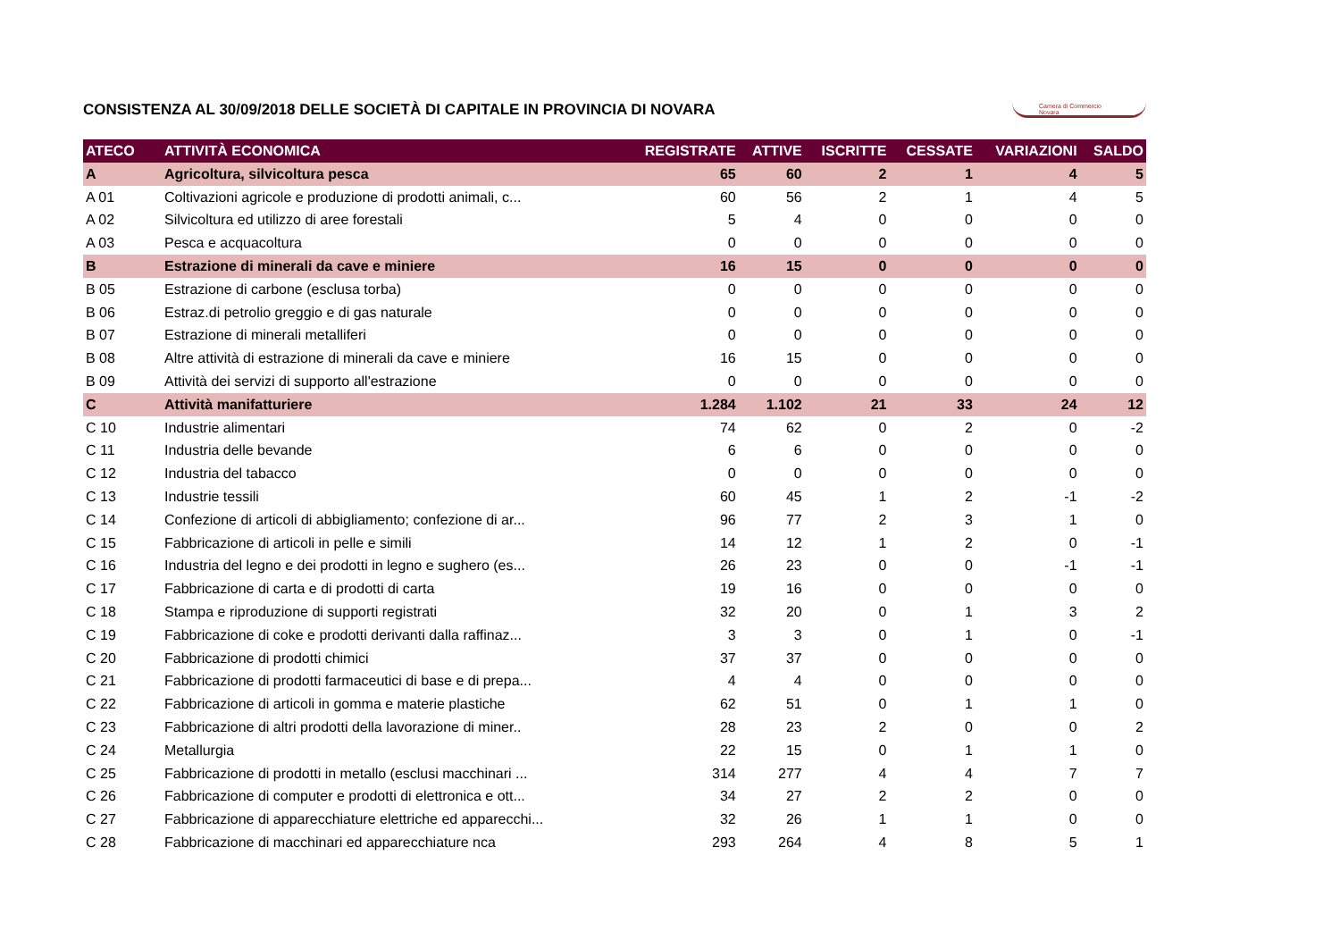CONSISTENZA AL 30/09/2018 DELLE SOCIETÀ DI CAPITALE IN PROVINCIA DI NOVARA
Camera di Commercio
Novara
| ATECO | ATTIVITÀ ECONOMICA | REGISTRATE | ATTIVE | ISCRITTE | CESSATE | VARIAZIONI | SALDO |
| --- | --- | --- | --- | --- | --- | --- | --- |
| A | Agricoltura, silvicoltura pesca | 65 | 60 | 2 | 1 | 4 | 5 |
| A 01 | Coltivazioni agricole e produzione di prodotti animali, c... | 60 | 56 | 2 | 1 | 4 | 5 |
| A 02 | Silvicoltura ed utilizzo di aree forestali | 5 | 4 | 0 | 0 | 0 | 0 |
| A 03 | Pesca e acquacoltura | 0 | 0 | 0 | 0 | 0 | 0 |
| B | Estrazione di minerali da cave e miniere | 16 | 15 | 0 | 0 | 0 | 0 |
| B 05 | Estrazione di carbone (esclusa torba) | 0 | 0 | 0 | 0 | 0 | 0 |
| B 06 | Estraz.di petrolio greggio e di gas naturale | 0 | 0 | 0 | 0 | 0 | 0 |
| B 07 | Estrazione di minerali metalliferi | 0 | 0 | 0 | 0 | 0 | 0 |
| B 08 | Altre attività di estrazione di minerali da cave e miniere | 16 | 15 | 0 | 0 | 0 | 0 |
| B 09 | Attività dei servizi di supporto all'estrazione | 0 | 0 | 0 | 0 | 0 | 0 |
| C | Attività manifatturiere | 1.284 | 1.102 | 21 | 33 | 24 | 12 |
| C 10 | Industrie alimentari | 74 | 62 | 0 | 2 | 0 | -2 |
| C 11 | Industria delle bevande | 6 | 6 | 0 | 0 | 0 | 0 |
| C 12 | Industria del tabacco | 0 | 0 | 0 | 0 | 0 | 0 |
| C 13 | Industrie tessili | 60 | 45 | 1 | 2 | -1 | -2 |
| C 14 | Confezione di articoli di abbigliamento; confezione di ar... | 96 | 77 | 2 | 3 | 1 | 0 |
| C 15 | Fabbricazione di articoli in pelle e simili | 14 | 12 | 1 | 2 | 0 | -1 |
| C 16 | Industria del legno e dei prodotti in legno e sughero (es... | 26 | 23 | 0 | 0 | -1 | -1 |
| C 17 | Fabbricazione di carta e di prodotti di carta | 19 | 16 | 0 | 0 | 0 | 0 |
| C 18 | Stampa e riproduzione di supporti registrati | 32 | 20 | 0 | 1 | 3 | 2 |
| C 19 | Fabbricazione di coke e prodotti derivanti dalla raffinaz... | 3 | 3 | 0 | 1 | 0 | -1 |
| C 20 | Fabbricazione di prodotti chimici | 37 | 37 | 0 | 0 | 0 | 0 |
| C 21 | Fabbricazione di prodotti farmaceutici di base e di prepa... | 4 | 4 | 0 | 0 | 0 | 0 |
| C 22 | Fabbricazione di articoli in gomma e materie plastiche | 62 | 51 | 0 | 1 | 1 | 0 |
| C 23 | Fabbricazione di altri prodotti della lavorazione di miner.. | 28 | 23 | 2 | 0 | 0 | 2 |
| C 24 | Metallurgia | 22 | 15 | 0 | 1 | 1 | 0 |
| C 25 | Fabbricazione di prodotti in metallo (esclusi macchinari ... | 314 | 277 | 4 | 4 | 7 | 7 |
| C 26 | Fabbricazione di computer e prodotti di elettronica e ott... | 34 | 27 | 2 | 2 | 0 | 0 |
| C 27 | Fabbricazione di apparecchiature elettriche ed apparecchi... | 32 | 26 | 1 | 1 | 0 | 0 |
| C 28 | Fabbricazione di macchinari ed apparecchiature nca | 293 | 264 | 4 | 8 | 5 | 1 |